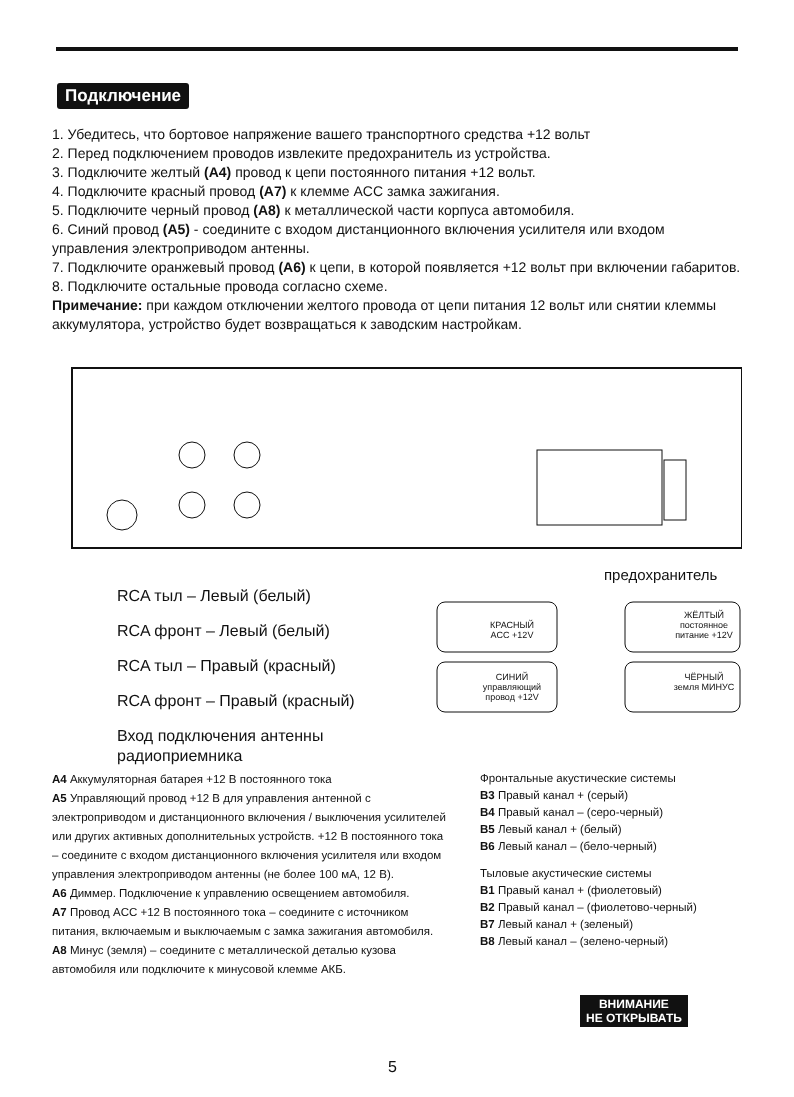Подключение
1. Убедитесь, что бортовое напряжение вашего транспортного средства +12 вольт
2. Перед подключением проводов извлеките предохранитель из устройства.
3. Подключите желтый (A4) провод к цепи постоянного питания +12 вольт.
4. Подключите красный провод (A7) к клемме ACC замка зажигания.
5. Подключите черный провод (A8) к металлической части корпуса автомобиля.
6. Синий провод (A5) - соедините с входом дистанционного включения усилителя или входом управления электроприводом антенны.
7. Подключите оранжевый провод (A6) к цепи, в которой появляется +12 вольт при включении габаритов.
8. Подключите остальные провода согласно схеме.
Примечание: при каждом отключении желтого провода от цепи питания 12 вольт или снятии клеммы аккумулятора, устройство будет возвращаться к заводским настройкам.
КРАСНЫЙ ACC +12V
СИНИЙ управляющий провод +12V
ЖЁЛТЫЙ постоянное питание +12V
ЧЁРНЫЙ земля МИНУС
предохранитель
RCA тыл – Левый (белый)
RCA фронт – Левый (белый)
RCA тыл – Правый (красный)
RCA фронт – Правый (красный)
Вход подключения антенны
радиоприемника
A4 Аккумуляторная батарея +12 В постоянного тока
A5 Управляющий провод +12 В для управления антенной с электроприводом и дистанционного включения / выключения усилителей или других активных дополнительных устройств. +12 В постоянного тока – соедините с входом дистанционного включения усилителя или входом управления электроприводом антенны (не более 100 мА, 12 В).
A6 Диммер. Подключение к управлению освещением автомобиля.
A7 Провод ACC +12 В постоянного тока – соедините с источником питания, включаемым и выключаемым с замка зажигания автомобиля.
A8 Минус (земля) – соедините с металлической деталью кузова автомобиля или подключите к минусовой клемме АКБ.
Фронтальные акустические системы
B3 Правый канал + (серый)
B4 Правый канал – (серо-черный)
B5 Левый канал + (белый)
B6 Левый канал – (бело-черный)
Тыловые акустические системы
B1 Правый канал + (фиолетовый)
B2 Правый канал – (фиолетово-черный)
B7 Левый канал + (зеленый)
B8 Левый канал – (зелено-черный)
ВНИМАНИЕ
НЕ ОТКРЫВАТЬ
5